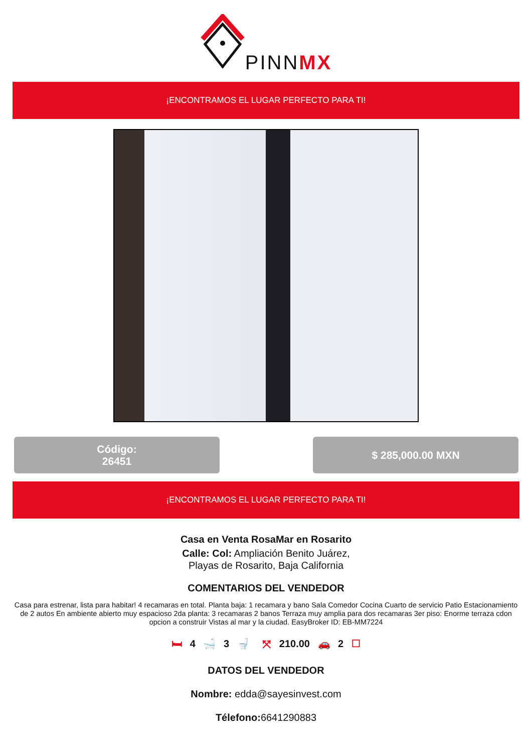PINNMX
¡ENCONTRAMOS EL LUGAR PERFECTO PARA TI!
Código:
26451
$ 285,000.00 MXN
¡ENCONTRAMOS EL LUGAR PERFECTO PARA TI!
Casa en Venta RosaMar en Rosarito
Calle: Col: Ampliación Benito Juárez,
Playas de Rosarito, Baja California
COMENTARIOS DEL VENDEDOR
Casa para estrenar, lista para habitar! 4 recamaras en total. Planta baja: 1 recamara y bano Sala Comedor Cocina Cuarto de servicio Patio Estacionamiento de 2 autos En ambiente abierto muy espacioso 2da planta: 3 recamaras 2 banos Terraza muy amplia para dos recamaras 3er piso: Enorme terraza cdon opcion a construir Vistas al mar y la ciudad. EasyBroker ID: EB-MM7224
🛏 4 🛁 3 🚽 ⤧ 210.00 🚗 2 ☐
DATOS DEL VENDEDOR
Nombre: edda@sayesinvest.com
Télefono: 6641290883